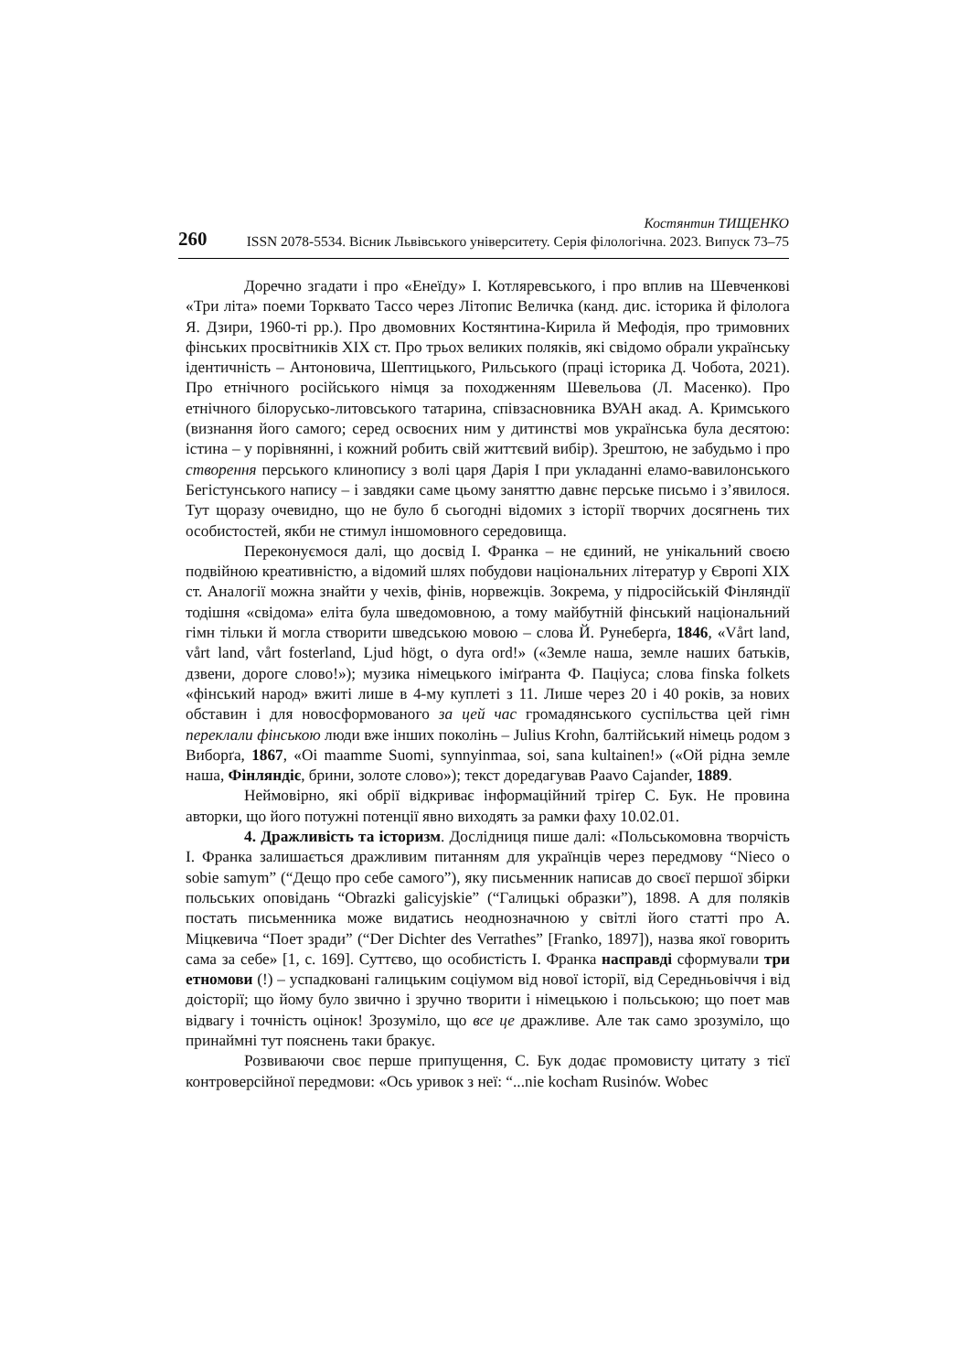260
Костянтин ТИЩЕНКО
ISSN 2078-5534. Вісник Львівського університету. Серія філологічна. 2023. Випуск 73–75
Доречно згадати і про «Енеїду» І. Котляревського, і про вплив на Шевченкові «Три літа» поеми Торквато Тассо через Літопис Величка (канд. дис. історика й філолога Я. Дзири, 1960-ті рр.). Про двомовних Костянтина-Кирила й Мефодія, про тримовних фінських просвітників XIX ст. Про трьох великих поляків, які свідомо обрали українську ідентичність – Антоновича, Шептицького, Рильського (праці історика Д. Чобота, 2021). Про етнічного російського німця за походженням Шевельова (Л. Масенко). Про етнічного білорусько-литовського татарина, співзасновника ВУАН акад. А. Кримського (визнання його самого; серед освоєних ним у дитинстві мов українська була десятою: істина – у порівнянні, і кожний робить свій життєвий вибір). Зрештою, не забудьмо і про створення перського клинопису з волі царя Дарія I при укладанні еламо-вавилонського Бегістунського напису – і завдяки саме цьому заняттю давнє перське письмо і з’явилося. Тут щоразу очевидно, що не було б сьогодні відомих з історії творчих досягнень тих особистостей, якби не стимул іншомовного середовища.
Переконуємося далі, що досвід І. Франка – не єдиний, не унікальний своєю подвійною креативністю, а відомий шлях побудови національних літератур у Європі XIX ст. Аналогії можна знайти у чехів, фінів, норвежців. Зокрема, у підросійській Фінляндії тодішня «свідома» еліта була шведомовною, а тому майбутній фінський національний гімн тільки й могла створити шведською мовою – слова Й. Рунеберґа, 1846, «Vårt land, vårt land, vårt fosterland, Ljud högt, o dyra ord!» («Земле наша, земле наших батьків, дзвени, дороге слово!»); музика німецького іміґранта Ф. Пацiуса; слова finska folkets «фінський народ» вжиті лише в 4-му куплеті з 11. Лише через 20 і 40 років, за нових обставин і для новосформованого за цей час громадянського суспільства цей гімн переклали фінською люди вже інших поколінь – Julius Krohn, балтійський німець родом з Виборґа, 1867, «Oi maamme Suomi, synnyinmaa, soi, sana kultainen!» («Ой рідна земле наша, Фінляндіє, брини, золоте слово»); текст доредагував Paavo Cajander, 1889.
Неймовірно, які обрії відкриває інформаційний тріґер С. Бук. Не провина авторки, що його потужні потенції явно виходять за рамки фаху 10.02.01.
4. Дражливість та історизм. Дослідниця пише далі: «Польськомовна творчість І. Франка залишається дражливим питанням для українців через передмову “Nieco o sobie samym” (“Дещо про себе самого”), яку письменник написав до своєї першої збірки польських оповідань “Obrazki galicyjskie” (“Галицькі образки”), 1898. А для поляків постать письменника може видатись неоднозначною у світлі його статті про А. Міцкевича “Поет зради” (“Der Dichter des Verrathes” [Franko, 1897]), назва якої говорить сама за себе» [1, с. 169]. Суттєво, що особистість І. Франка насправді сформували три етномови (!) – успадковані галицьким соціумом від нової історії, від Середньовіччя і від доісторії; що йому було звично і зручно творити і німецькою і польською; що поет мав відвагу і точність оцінок! Зрозуміло, що все це дражливе. Але так само зрозуміло, що принаймні тут пояснень таки бракує.
Розвиваючи своє перше припущення, С. Бук додає промовисту цитату з тієї контроверсійної передмови: «Ось уривок з неї: “...nie kocham Rusinów. Wobec